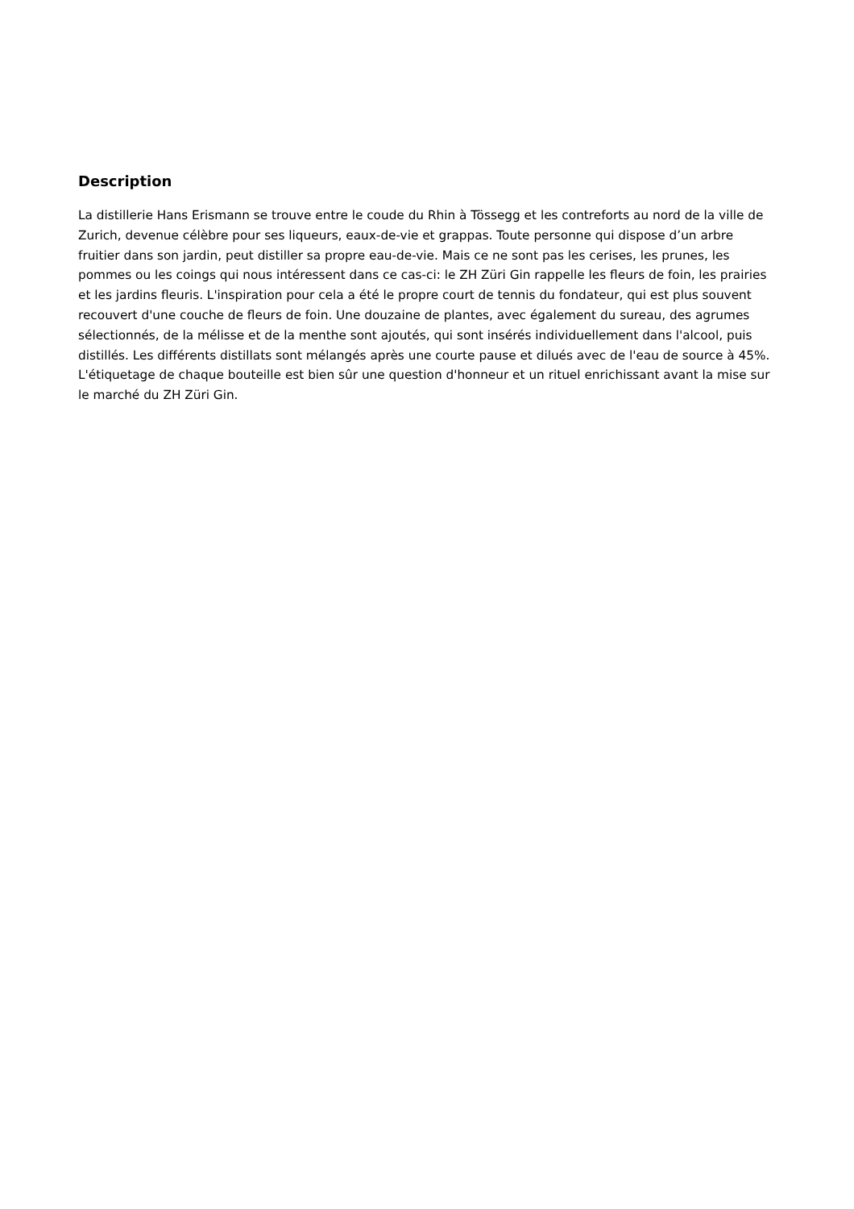Description
La distillerie Hans Erismann se trouve entre le coude du Rhin à Tössegg et les contreforts au nord de la ville de Zurich, devenue célèbre pour ses liqueurs, eaux-de-vie et grappas. Toute personne qui dispose d’un arbre fruitier dans son jardin, peut distiller sa propre eau-de-vie. Mais ce ne sont pas les cerises, les prunes, les pommes ou les coings qui nous intéressent dans ce cas-ci: le ZH Züri Gin rappelle les fleurs de foin, les prairies et les jardins fleuris. L'inspiration pour cela a été le propre court de tennis du fondateur, qui est plus souvent recouvert d'une couche de fleurs de foin. Une douzaine de plantes, avec également du sureau, des agrumes sélectionnés, de la mélisse et de la menthe sont ajoutés, qui sont insérés individuellement dans l'alcool, puis distillés. Les différents distillats sont mélangés après une courte pause et dilués avec de l'eau de source à 45%. L'étiquetage de chaque bouteille est bien sûr une question d'honneur et un rituel enrichissant avant la mise sur le marché du ZH Züri Gin.